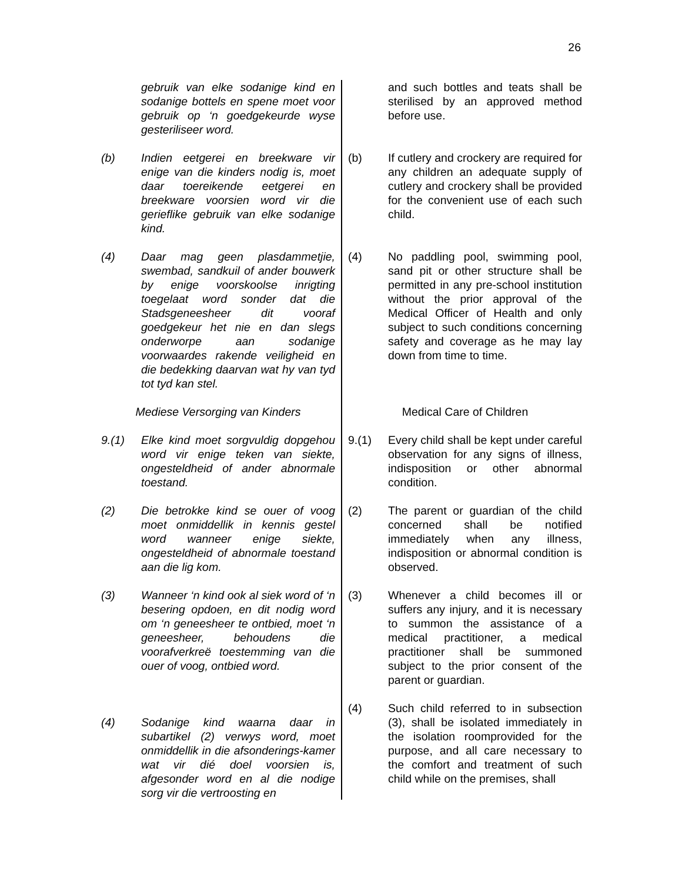26
gebruik van elke sodanige kind en sodanige bottels en spene moet voor gebruik op ‘n goedgekeurde wyse gesteriliseer word.
(b) Indien eetgerei en breekware vir enige van die kinders nodig is, moet daar toereikende eetgerei en breekware voorsien word vir die gerieflike gebruik van elke sodanige kind.
(4) Daar mag geen plasdammetjie, swembad, sandkuil of ander bouwerk by enige voorskoolse inrigting toegelaat word sonder dat die Stadsgeneesheer dit vooraf goedgekeur het nie en dan slegs onderworpe aan sodanige voorwaardes rakende veiligheid en die bedekking daarvan wat hy van tyd tot tyd kan stel.
Mediese Versorging van Kinders
9.(1) Elke kind moet sorgvuldig dopgehou word vir enige teken van siekte, ongesteldheid of ander abnormale toestand.
(2) Die betrokke kind se ouer of voog moet onmiddellik in kennis gestel word wanneer enige siekte, ongesteldheid of abnormale toestand aan die lig kom.
(3) Wanneer ‘n kind ook al siek word of ‘n besering opdoen, en dit nodig word om ‘n geneesheer te ontbied, moet ‘n geneesheer, behoudens die voorafverkreë toestemming van die ouer of voog, ontbied word.
(4) Sodanige kind waarna daar in subartikel (2) verwys word, moet onmiddellik in die afsonderings-kamer wat vir dié doel voorsien is, afgesonder word en al die nodige sorg vir die vertroosting en
and such bottles and teats shall be sterilised by an approved method before use.
(b) If cutlery and crockery are required for any children an adequate supply of cutlery and crockery shall be provided for the convenient use of each such child.
(4) No paddling pool, swimming pool, sand pit or other structure shall be permitted in any pre-school institution without the prior approval of the Medical Officer of Health and only subject to such conditions concerning safety and coverage as he may lay down from time to time.
Medical Care of Children
9.(1) Every child shall be kept under careful observation for any signs of illness, indisposition or other abnormal condition.
(2) The parent or guardian of the child concerned shall be notified immediately when any illness, indisposition or abnormal condition is observed.
(3) Whenever a child becomes ill or suffers any injury, and it is necessary to summon the assistance of a medical practitioner, a medical practitioner shall be summoned subject to the prior consent of the parent or guardian.
(4) Such child referred to in subsection (3), shall be isolated immediately in the isolation roomprovided for the purpose, and all care necessary to the comfort and treatment of such child while on the premises, shall